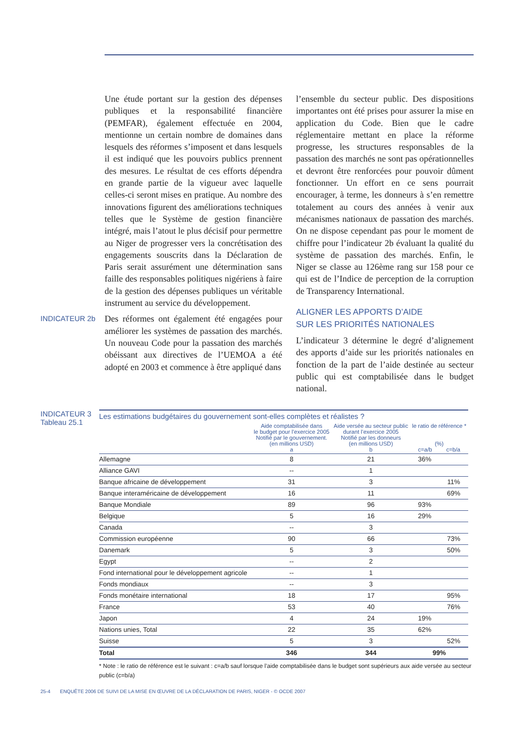Une étude portant sur la gestion des dépenses publiques et la responsabilité financière (PEMFAR), également effectuée en 2004, mentionne un certain nombre de domaines dans lesquels des réformes s’imposent et dans lesquels il est indiqué que les pouvoirs publics prennent des mesures. Le résultat de ces efforts dépendra en grande partie de la vigueur avec laquelle celles-ci seront mises en pratique. Au nombre des innovations figurent des améliorations techniques telles que le Système de gestion financière intégré, mais l’atout le plus décisif pour permettre au Niger de progresser vers la concrétisation des engagements souscrits dans la Déclaration de Paris serait assurément une détermination sans faille des responsables politiques nigériens à faire de la gestion des dépenses publiques un véritable instrument au service du développement.
INDICATEUR 2b Des réformes ont également été engagées pour améliorer les systèmes de passation des marchés. Un nouveau Code pour la passation des marchés obéissant aux directives de l’UEMOA a été adopté en 2003 et commence à être appliqué dans
l’ensemble du secteur public. Des dispositions importantes ont été prises pour assurer la mise en application du Code. Bien que le cadre réglementaire mettant en place la réforme progresse, les structures responsables de la passation des marchés ne sont pas opérationnelles et devront être renforcées pour pouvoir dûment fonctionner. Un effort en ce sens pourrait encourager, à terme, les donneurs à s’en remettre totalement au cours des années à venir aux mécanismes nationaux de passation des marchés. On ne dispose cependant pas pour le moment de chiffre pour l’indicateur 2b évaluant la qualité du système de passation des marchés. Enfin, le Niger se classe au 126ème rang sur 158 pour ce qui est de l’Indice de perception de la corruption de Transparency International.
ALIGNER LES APPORTS D’AIDE
SUR LES PRIORITÉS NATIONALES
L’indicateur 3 détermine le degré d’alignement des apports d’aide sur les priorités nationales en fonction de la part de l’aide destinée au secteur public qui est comptabilisée dans le budget national.
INDICATEUR 3
Tableau 25.1
| Les estimations budgétaires du gouvernement sont-elles complètes et réalistes ? | | | | |
| --- | --- | --- | --- | --- |
| | Aide comptabilisée dans le budget pour l’exercice 2005 Notifié par le gouvernement. (en millions USD) a | Aide versée au secteur public durant l’exercice 2005 Notifié par les donneurs (en millions USD) b | le ratio de référence * (%) c=a/b c=b/a | |
| Allemagne | 8 | 21 | 36% | |
| Alliance GAVI | -- | 1 | | |
| Banque africaine de développement | 31 | 3 | | 11% |
| Banque interaméricaine de développement | 16 | 11 | | 69% |
| Banque Mondiale | 89 | 96 | 93% | |
| Belgique | 5 | 16 | 29% | |
| Canada | -- | 3 | | |
| Commission européenne | 90 | 66 | | 73% |
| Danemark | 5 | 3 | | 50% |
| Egypt | -- | 2 | | |
| Fond international pour le développement agricole | -- | 1 | | |
| Fonds mondiaux | -- | 3 | | |
| Fonds monétaire international | 18 | 17 | | 95% |
| France | 53 | 40 | | 76% |
| Japon | 4 | 24 | 19% | |
| Nations unies, Total | 22 | 35 | 62% | |
| Suisse | 5 | 3 | | 52% |
| Total | 346 | 344 | 99% | |
* Note : le ratio de référence est le suivant : c=a/b sauf lorsque l’aide comptabilisée dans le budget sont supérieurs aux aide versée au secteur public (c=b/a)
25-4 ENQUÊTE 2006 DE SUIVI DE LA MISE EN ŒUVRE DE LA DÉCLARATION DE PARIS, NIGER - © OCDE 2007